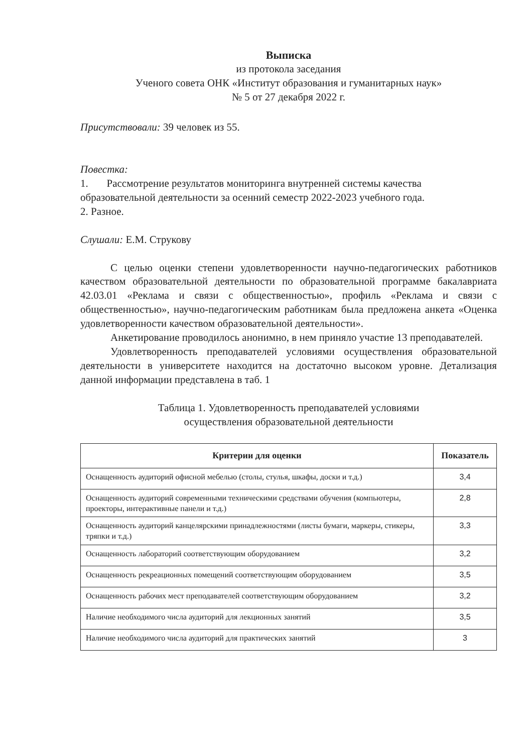Выписка
из протокола заседания
Ученого совета ОНК «Институт образования и гуманитарных наук»
№ 5 от 27 декабря 2022 г.
Присутствовали: 39 человек из 55.
Повестка:
1. Рассмотрение результатов мониторинга внутренней системы качества образовательной деятельности за осенний семестр 2022-2023 учебного года.
2. Разное.
Слушали: Е.М. Струкову
С целью оценки степени удовлетворенности научно-педагогических работников качеством образовательной деятельности по образовательной программе бакалавриата 42.03.01 «Реклама и связи с общественностью», профиль «Реклама и связи с общественностью», научно-педагогическим работникам была предложена анкета «Оценка удовлетворенности качеством образовательной деятельности».
Анкетирование проводилось анонимно, в нем приняло участие 13 преподавателей.
Удовлетворенность преподавателей условиями осуществления образовательной деятельности в университете находится на достаточно высоком уровне. Детализация данной информации представлена в таб. 1
Таблица 1. Удовлетворенность преподавателей условиями
осуществления образовательной деятельности
| Критерии для оценки | Показатель |
| --- | --- |
| Оснащенность аудиторий офисной мебелью (столы, стулья, шкафы, доски и т.д.) | 3,4 |
| Оснащенность аудиторий современными техническими средствами обучения (компьютеры, проекторы, интерактивные панели и т.д.) | 2,8 |
| Оснащенность аудиторий канцелярскими принадлежностями (листы бумаги, маркеры, стикеры, тряпки и т.д.) | 3,3 |
| Оснащенность лабораторий соответствующим оборудованием | 3,2 |
| Оснащенность рекреационных помещений соответствующим оборудованием | 3,5 |
| Оснащенность рабочих мест преподавателей соответствующим оборудованием | 3,2 |
| Наличие необходимого числа аудиторий для лекционных занятий | 3,5 |
| Наличие необходимого числа аудиторий для практических занятий | 3 |